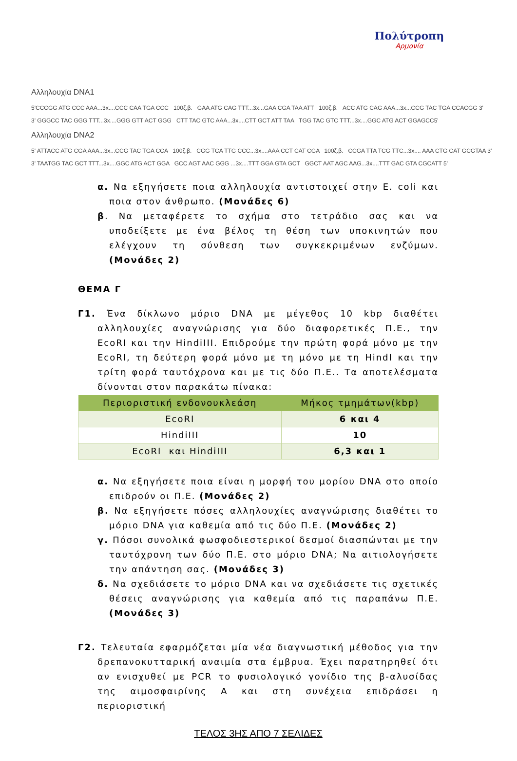Πολύτροπη
Αρμονία
Αλληλουχία DNA1
5'CCCGG ATG CCC AAA...3x....CCC CAA TGA CCC 100ζ.β. GAA ATG CAG TTT...3x...GAA CGA TAA ATT 100ζ.β. ACC ATG CAG AAA...3x...CCG TAC TGA CCACGG 3'
3' GGGCC TAC GGG TTT...3x....GGG GTT ACT GGG CTT TAC GTC AAA...3x....CTT GCT ATT TAA TGG TAC GTC TTT...3x....GGC ATG ACT GGAGCC5'
Αλληλουχία DNA2
5' ATTACC ATG CGA AAA...3x...CCG TAC TGA CCA 100ζ.β. CGG TCA TTG CCC...3x....AAA CCT CAT CGA 100ζ.β. CCGA TTA TCG TTC...3x.... AAA CTG CAT GCGTAA 3'
3' TAATGG TAC GCT TTT...3x....GGC ATG ACT GGA GCC AGT AAC GGG ...3x....TTT GGA GTA GCT GGCT AAT AGC AAG...3x....TTT GAC GTA CGCATT 5'
α. Να εξηγήσετε ποια αλληλουχία αντιστοιχεί στην E. coli και ποια στον άνθρωπο. (Μονάδες 6)
β. Να μεταφέρετε το σχήμα στο τετράδιο σας και να υποδείξετε με ένα βέλος τη θέση των υποκινητών που ελέγχουν τη σύνθεση των συγκεκριμένων ενζύμων. (Μονάδες 2)
ΘΕΜΑ Γ
Γ1. Ένα δίκλωνο μόριο DNA με μέγεθος 10 kbp διαθέτει αλληλουχίες αναγνώρισης για δύο διαφορετικές Π.Ε., την EcoRI και την HindiIII. Επιδρούμε την πρώτη φορά μόνο με την EcoRI, τη δεύτερη φορά μόνο με τη μόνο με τη HindI και την τρίτη φορά ταυτόχρονα και με τις δύο Π.Ε.. Τα αποτελέσματα δίνονται στον παρακάτω πίνακα:
| Περιοριστική ενδονουκλεάση | Μήκος τμημάτων(kbp) |
| --- | --- |
| EcoRI | 6 και 4 |
| HindiIII | 10 |
| EcoRI και HindiIII | 6,3 και 1 |
α. Να εξηγήσετε ποια είναι η μορφή του μορίου DNA στο οποίο επιδρούν οι Π.Ε. (Μονάδες 2)
β. Να εξηγήσετε πόσες αλληλουχίες αναγνώρισης διαθέτει το μόριο DNA για καθεμία από τις δύο Π.Ε. (Μονάδες 2)
γ. Πόσοι συνολικά φωσφοδιεστερικοί δεσμοί διασπώνται με την ταυτόχρονη των δύο Π.Ε. στο μόριο DNA; Να αιτιολογήσετε την απάντηση σας. (Μονάδες 3)
δ. Να σχεδιάσετε το μόριο DNA και να σχεδιάσετε τις σχετικές θέσεις αναγνώρισης για καθεμία από τις παραπάνω Π.Ε. (Μονάδες 3)
Γ2. Τελευταία εφαρμόζεται μία νέα διαγνωστική μέθοδος για την δρεπανοκυτταρική αναιμία στα έμβρυα. Έχει παρατηρηθεί ότι αν ενισχυθεί με PCR το φυσιολογικό γονίδιο της β-αλυσίδας της αιμοσφαιρίνης Α και στη συνέχεια επιδράσει η περιοριστική
ΤΕΛΟΣ 3ΗΣ ΑΠΟ 7 ΣΕΛΙΔΕΣ